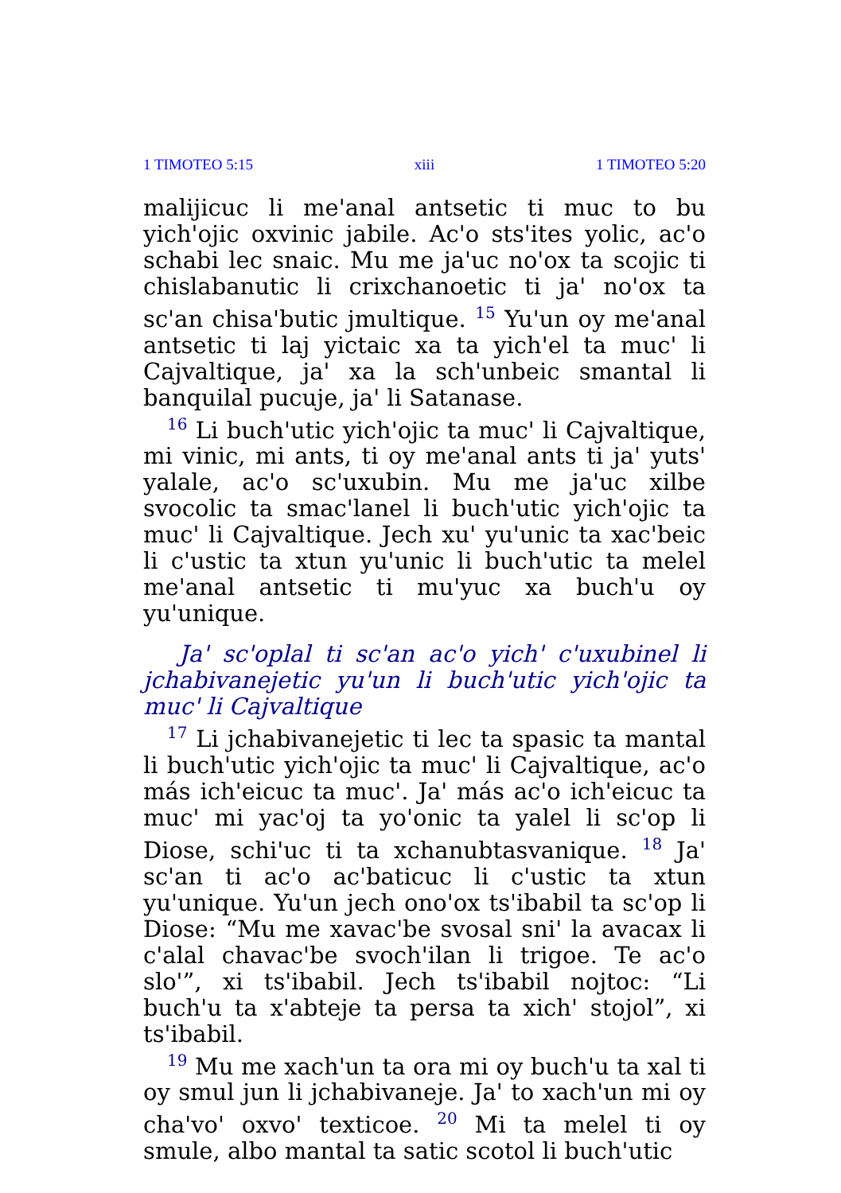1 TIMOTEO 5:15 xiii 1 TIMOTEO 5:20
malijicuc li me'anal antsetic ti muc to bu yich'ojic oxvinic jabile. Ac'o sts'ites yolic, ac'o schabi lec snaic. Mu me ja'uc no'ox ta scojic ti chislabanutic li crixchanoetic ti ja' no'ox ta sc'an chisa'butic jmultique. <sup>15</sup> Yu'un oy me'anal antsetic ti laj yictaic xa ta yich'el ta muc' li Cajvaltique, ja' xa la sch'unbeic smantal li banquilal pucuje, ja' li Satanase.
<sup>16</sup> Li buch'utic yich'ojic ta muc' li Cajvaltique, mi vinic, mi ants, ti oy me'anal ants ti ja' yuts' yalale, ac'o sc'uxubin. Mu me ja'uc xilbe svocolic ta smac'lanel li buch'utic yich'ojic ta muc' li Cajvaltique. Jech xu' yu'unic ta xac'beic li c'ustic ta xtun yu'unic li buch'utic ta melel me'anal antsetic ti mu'yuc xa buch'u oy yu'unique.
Ja' sc'oplal ti sc'an ac'o yich' c'uxubinel li jchabivanejetic yu'un li buch'utic yich'ojic ta muc' li Cajvaltique
<sup>17</sup> Li jchabivanejetic ti lec ta spasic ta mantal li buch'utic yich'ojic ta muc' li Cajvaltique, ac'o más ich'eicuc ta muc'. Ja' más ac'o ich'eicuc ta muc' mi yac'oj ta yo'onic ta yalel li sc'op li Diose, schi'uc ti ta xchanubtasvanique. <sup>18</sup> Ja' sc'an ti ac'o ac'baticuc li c'ustic ta xtun yu'unique. Yu'un jech ono'ox ts'ibabil ta sc'op li Diose: “Mu me xavac'be svosal sni' la avacax li c'alal chavac'be svoch'ilan li trigoe. Te ac'o slo'”, xi ts'ibabil. Jech ts'ibabil nojtoc: “Li buch'u ta x'abteje ta persa ta xich' stojol”, xi ts'ibabil.
<sup>19</sup> Mu me xach'un ta ora mi oy buch'u ta xal ti oy smul jun li jchabivaneje. Ja' to xach'un mi oy cha'vo' oxvo' texticoe. <sup>20</sup> Mi ta melel ti oy smule, albo mantal ta satic scotol li buch'utic